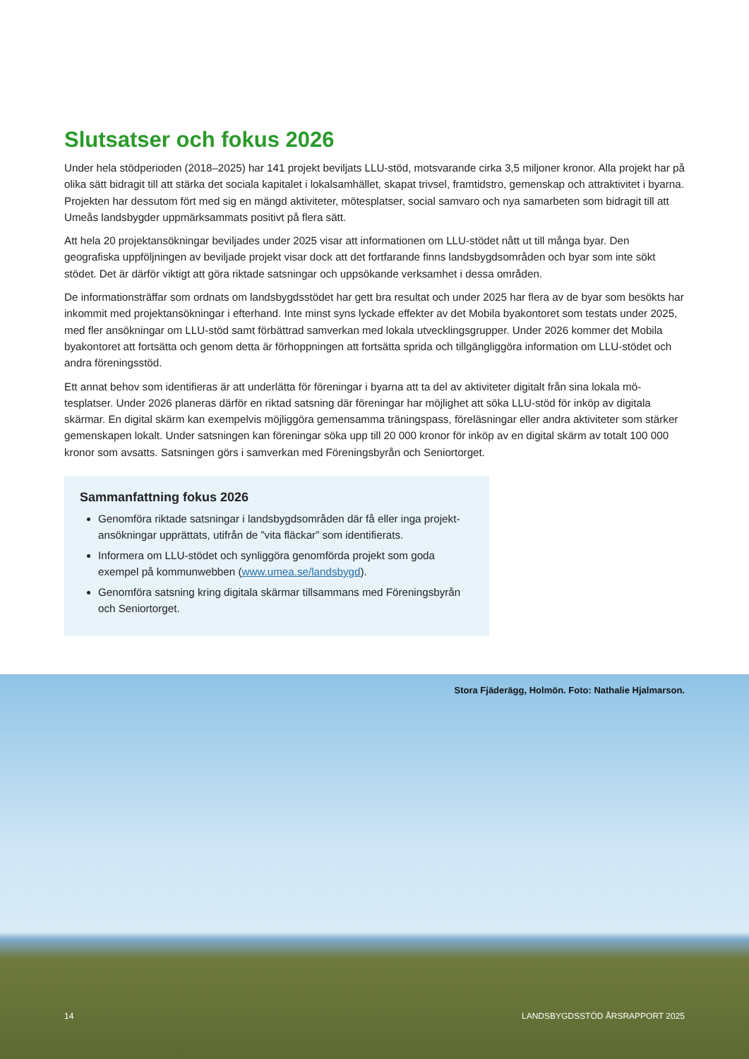Slutsatser och fokus 2026
Under hela stödperioden (2018–2025) har 141 projekt beviljats LLU-stöd, motsvarande cirka 3,5 miljoner kronor. Alla projekt har på olika sätt bidragit till att stärka det sociala kapitalet i lokalsamhället, skapat trivsel, framtidstro, gemenskap och attrak­tivitet i byarna. Projekten har dessutom fört med sig en mängd aktiviteter, mötesplatser, social samvaro och nya samarbeten som bidragit till att Umeås landsbygder uppmärksammats positivt på flera sätt.
Att hela 20 projektansökningar beviljades under 2025 visar att informationen om LLU-stödet nått ut till många byar. Den geografiska uppföljningen av beviljade projekt visar dock att det fortfarande finns landsbygdsområden och byar som inte sökt stödet. Det är därför viktigt att göra riktade satsningar och uppsökande verksamhet i dessa områden.
De informationsträffar som ordnats om landsbygdsstödet har gett bra resultat och under 2025 har flera av de byar som besökts har inkommit med projektansökningar i efterhand. Inte minst syns lyckade effekter av det Mobila byakontoret som testats under 2025, med fler ansökningar om LLU-stöd samt förbättrad samverkan med lokala utvecklingsgrupper. Under 2026 kommer det Mobila byakontoret att fortsätta och genom detta är förhoppningen att fortsätta sprida och tillgängliggöra information om LLU-stödet och andra föreningsstöd.
Ett annat behov som identifieras är att underlätta för föreningar i byarna att ta del av aktiviteter digitalt från sina lokala mö­tesplatser. Under 2026 planeras därför en riktad satsning där föreningar har möjlighet att söka LLU-stöd för inköp av digitala skärmar. En digital skärm kan exempelvis möjliggöra gemensamma träningspass, föreläsningar eller andra aktiviteter som stärker gemenskapen lokalt. Under satsningen kan föreningar söka upp till 20 000 kronor för inköp av en digital skärm av totalt 100 000 kronor som avsatts. Satsningen görs i samverkan med Föreningsbyrån och Seniortorget.
Sammanfattning fokus 2026
Genomföra riktade satsningar i landsbygdsområden där få eller inga projekt­ansökningar upprättats, utifrån de ”vita fläckar” som identifierats.
Informera om LLU-stödet och synliggöra genomförda projekt som goda exempel på kommunwebben (www.umea.se/landsbygd).
Genomföra satsning kring digitala skärmar tillsammans med Förenings­byrån och Seniortorget.
Stora Fjäderägg, Holmön. Foto: Nathalie Hjalmarson.
14 LANDSBYGDSSTÖD ÅRSRAPPORT 2025